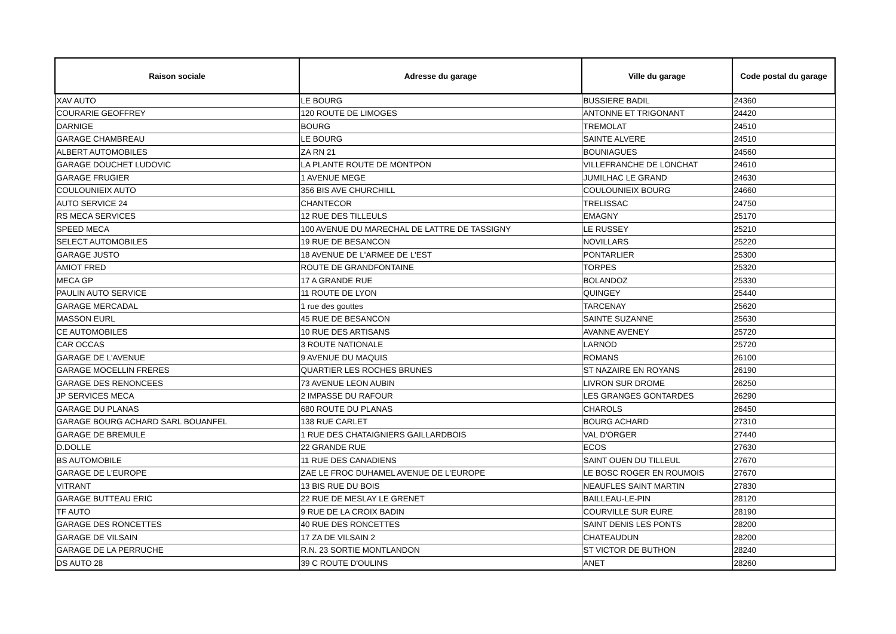| Raison sociale | Adresse du garage | Ville du garage | Code postal du garage |
| --- | --- | --- | --- |
| XAV AUTO | LE BOURG | BUSSIERE BADIL | 24360 |
| COURARIE GEOFFREY | 120 ROUTE DE LIMOGES | ANTONNE ET TRIGONANT | 24420 |
| DARNIGE | BOURG | TREMOLAT | 24510 |
| GARAGE CHAMBREAU | LE BOURG | SAINTE ALVERE | 24510 |
| ALBERT AUTOMOBILES | ZA RN 21 | BOUNIAGUES | 24560 |
| GARAGE DOUCHET LUDOVIC | LA PLANTE ROUTE DE MONTPON | VILLEFRANCHE DE LONCHAT | 24610 |
| GARAGE FRUGIER | 1 AVENUE MEGE | JUMILHAC LE GRAND | 24630 |
| COULOUNIEIX AUTO | 356 BIS AVE CHURCHILL | COULOUNIEIX BOURG | 24660 |
| AUTO SERVICE 24 | CHANTECOR | TRELISSAC | 24750 |
| RS MECA SERVICES | 12 RUE DES TILLEULS | EMAGNY | 25170 |
| SPEED MECA | 100 AVENUE DU MARECHAL DE LATTRE DE TASSIGNY | LE RUSSEY | 25210 |
| SELECT AUTOMOBILES | 19 RUE DE BESANCON | NOVILLARS | 25220 |
| GARAGE JUSTO | 18 AVENUE DE L'ARMEE DE L'EST | PONTARLIER | 25300 |
| AMIOT FRED | ROUTE DE GRANDFONTAINE | TORPES | 25320 |
| MECA GP | 17 A GRANDE RUE | BOLANDOZ | 25330 |
| PAULIN AUTO SERVICE | 11 ROUTE DE LYON | QUINGEY | 25440 |
| GARAGE MERCADAL | 1 rue des gouttes | TARCENAY | 25620 |
| MASSON EURL | 45 RUE DE BESANCON | SAINTE SUZANNE | 25630 |
| CE AUTOMOBILES | 10 RUE DES ARTISANS | AVANNE AVENEY | 25720 |
| CAR OCCAS | 3 ROUTE NATIONALE | LARNOD | 25720 |
| GARAGE DE L'AVENUE | 9 AVENUE DU MAQUIS | ROMANS | 26100 |
| GARAGE MOCELLIN FRERES | QUARTIER LES ROCHES BRUNES | ST NAZAIRE EN ROYANS | 26190 |
| GARAGE DES RENONCEES | 73 AVENUE LEON AUBIN | LIVRON SUR DROME | 26250 |
| JP SERVICES MECA | 2 IMPASSE DU RAFOUR | LES GRANGES GONTARDES | 26290 |
| GARAGE DU PLANAS | 680 ROUTE DU PLANAS | CHAROLS | 26450 |
| GARAGE BOURG ACHARD SARL BOUANFEL | 138 RUE CARLET | BOURG ACHARD | 27310 |
| GARAGE DE BREMULE | 1 RUE DES CHATAIGNIERS GAILLARDBOIS | VAL D'ORGER | 27440 |
| D.DOLLE | 22 GRANDE RUE | ECOS | 27630 |
| BS AUTOMOBILE | 11 RUE DES CANADIENS | SAINT OUEN DU TILLEUL | 27670 |
| GARAGE DE L'EUROPE | ZAE LE FROC DUHAMEL AVENUE DE L'EUROPE | LE BOSC ROGER EN ROUMOIS | 27670 |
| VITRANT | 13 BIS RUE DU BOIS | NEAUFLES SAINT MARTIN | 27830 |
| GARAGE BUTTEAU ERIC | 22 RUE DE MESLAY LE GRENET | BAILLEAU-LE-PIN | 28120 |
| TF AUTO | 9 RUE DE LA CROIX BADIN | COURVILLE SUR EURE | 28190 |
| GARAGE DES RONCETTES | 40 RUE DES RONCETTES | SAINT DENIS LES PONTS | 28200 |
| GARAGE DE VILSAIN | 17 ZA DE VILSAIN 2 | CHATEAUDUN | 28200 |
| GARAGE DE LA PERRUCHE | R.N. 23 SORTIE MONTLANDON | ST VICTOR DE BUTHON | 28240 |
| DS AUTO 28 | 39 C ROUTE D'OULINS | ANET | 28260 |